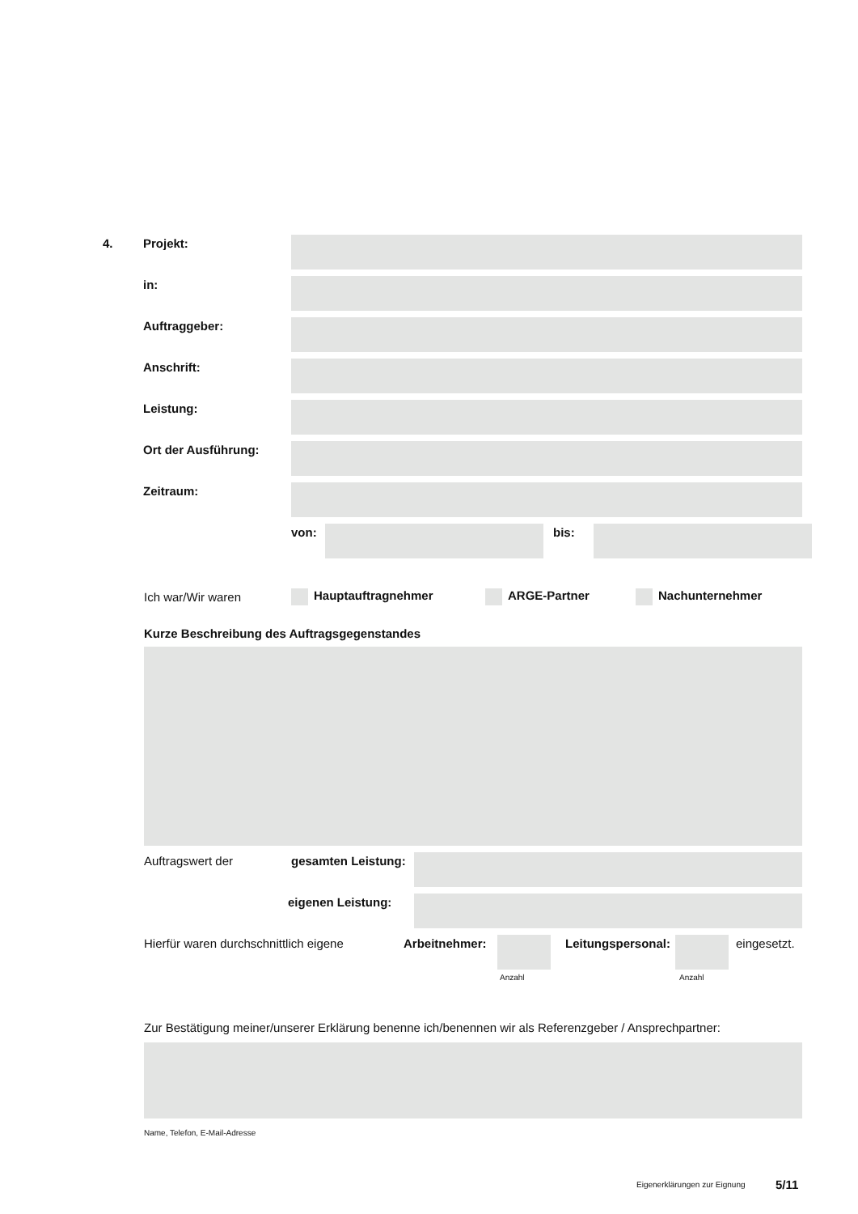4. Projekt:
in:
Auftraggeber:
Anschrift:
Leistung:
Ort der Ausführung:
Zeitraum:
von: bis:
Ich war/Wir waren Hauptauftragnehmer ARGE-Partner Nachunternehmer
Kurze Beschreibung des Auftragsgegenstandes
Auftragswert der gesamten Leistung:
eigenen Leistung:
Hierfür waren durchschnittlich eigene Arbeitnehmer:
Leitungspersonal:
eingesetzt.
Anzahl Anzahl
Zur Bestätigung meiner/unserer Erklärung benenne ich/benennen wir als Referenzgeber / Ansprechpartner:
Name, Telefon, E-Mail-Adresse
Eigenerklärungen zur Eignung 5/11